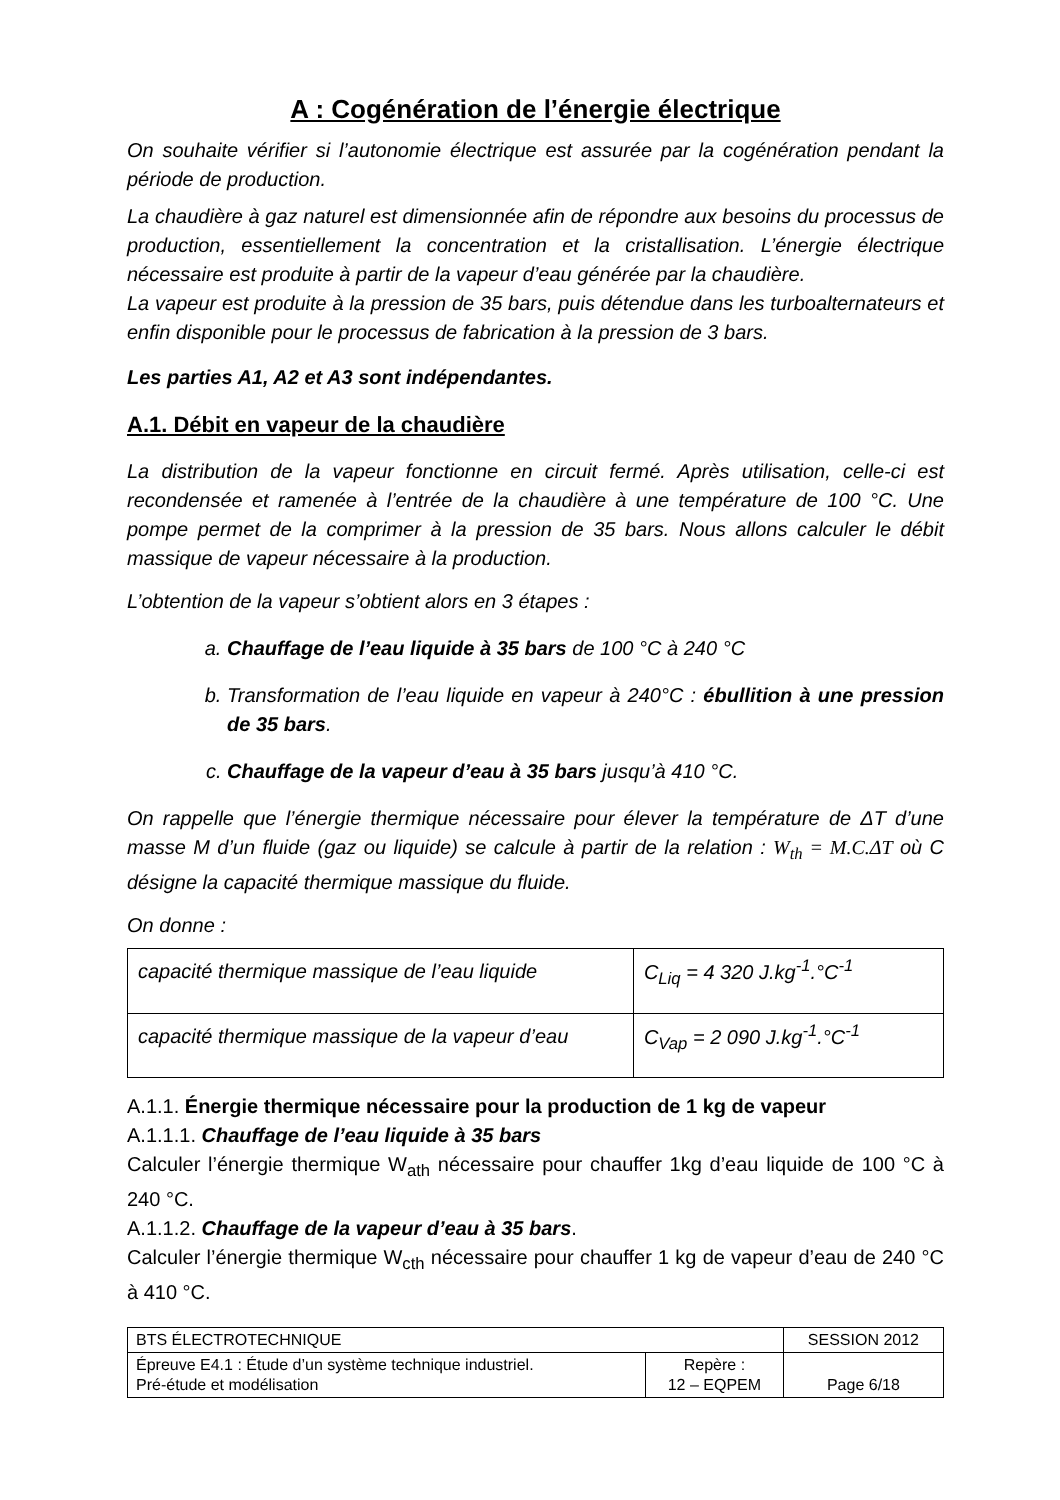A : Cogénération de l’énergie électrique
On souhaite vérifier si l’autonomie électrique est assurée par la cogénération pendant la période de production.
La chaudière à gaz naturel est dimensionnée afin de répondre aux besoins du processus de production, essentiellement la concentration et la cristallisation. L’énergie électrique nécessaire est produite à partir de la vapeur d’eau générée par la chaudière.
La vapeur est produite à la pression de 35 bars, puis détendue dans les turboalternateurs et enfin disponible pour le processus de fabrication à la pression de 3 bars.
Les parties A1, A2 et A3 sont indépendantes.
A.1. Débit en vapeur de la chaudière
La distribution de la vapeur fonctionne en circuit fermé. Après utilisation, celle-ci est recondensée et ramenée à l’entrée de la chaudière à une température de 100 °C. Une pompe permet de la comprimer à la pression de 35 bars. Nous allons calculer le débit massique de vapeur nécessaire à la production.
L’obtention de la vapeur s’obtient alors en 3 étapes :
a. Chauffage de l’eau liquide à 35 bars de 100 °C à 240 °C
b. Transformation de l’eau liquide en vapeur à 240°C : ébullition à une pression de 35 bars.
c. Chauffage de la vapeur d’eau à 35 bars jusqu’à 410 °C.
On rappelle que l’énergie thermique nécessaire pour élever la température de ΔT d’une masse M d’un fluide (gaz ou liquide) se calcule à partir de la relation : W<sub>th</sub> = M.C.ΔT où C désigne la capacité thermique massique du fluide.
On donne :
| capacité thermique massique de l’eau liquide | C<sub>Liq</sub> = 4 320 J.kg<sup>-1</sup>.°C<sup>-1</sup> |
| capacité thermique massique de la vapeur d’eau | C<sub>Vap</sub> = 2 090 J.kg<sup>-1</sup>.°C<sup>-1</sup> |
A.1.1. Énergie thermique nécessaire pour la production de 1 kg de vapeur
A.1.1.1. Chauffage de l’eau liquide à 35 bars
Calculer l’énergie thermique W<sub>ath</sub> nécessaire pour chauffer 1kg d’eau liquide de 100 °C à 240 °C.
A.1.1.2. Chauffage de la vapeur d’eau à 35 bars.
Calculer l’énergie thermique W<sub>cth</sub> nécessaire pour chauffer 1 kg de vapeur d’eau de 240 °C à 410 °C.
| BTS ÉLECTROTECHNIQUE | | SESSION 2012 |
| Épreuve E4.1 : Étude d’un système technique industriel. Pré-étude et modélisation | Repère : 12 – EQPEM | Page 6/18 |